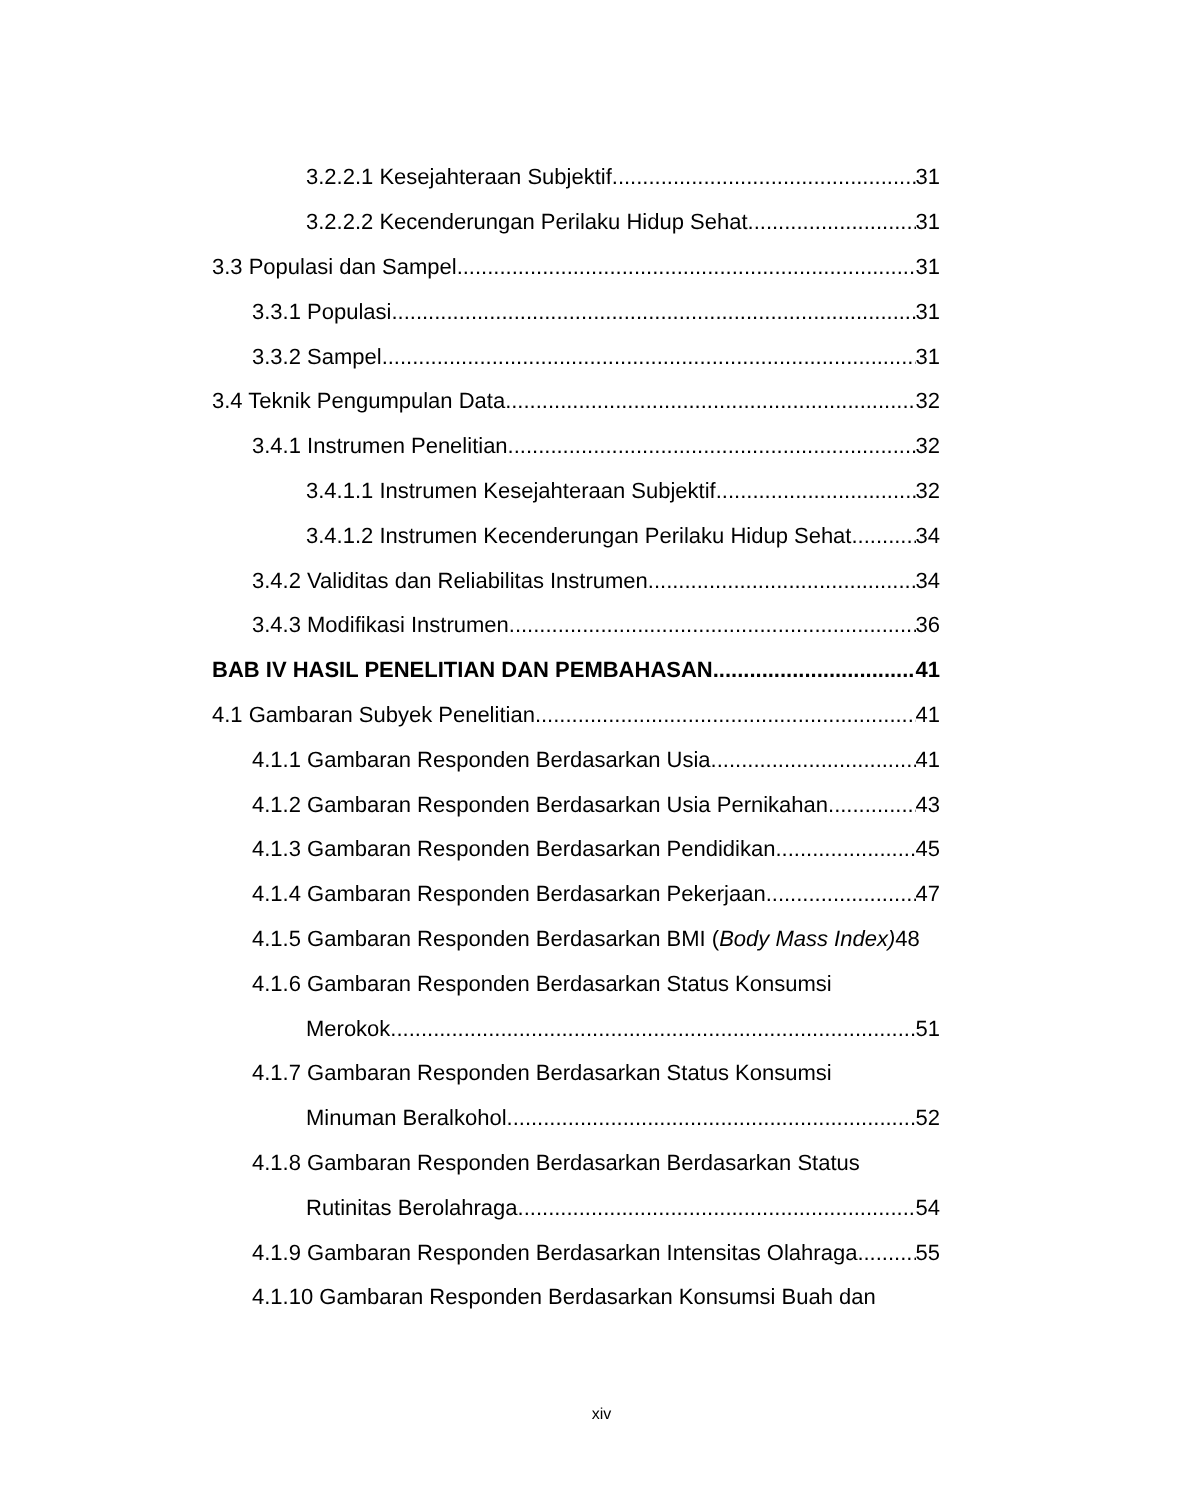3.2.2.1 Kesejahteraan Subjektif 31
3.2.2.2 Kecenderungan Perilaku Hidup Sehat 31
3.3 Populasi dan Sampel 31
3.3.1 Populasi 31
3.3.2 Sampel 31
3.4 Teknik Pengumpulan Data 32
3.4.1 Instrumen Penelitian 32
3.4.1.1 Instrumen Kesejahteraan Subjektif 32
3.4.1.2 Instrumen Kecenderungan Perilaku Hidup Sehat 34
3.4.2 Validitas dan Reliabilitas Instrumen 34
3.4.3 Modifikasi Instrumen 36
BAB IV HASIL PENELITIAN DAN PEMBAHASAN 41
4.1 Gambaran Subyek Penelitian 41
4.1.1 Gambaran Responden Berdasarkan Usia 41
4.1.2 Gambaran Responden Berdasarkan Usia Pernikahan 43
4.1.3 Gambaran Responden Berdasarkan Pendidikan 45
4.1.4 Gambaran Responden Berdasarkan Pekerjaan 47
4.1.5 Gambaran Responden Berdasarkan BMI (Body Mass Index) 48
4.1.6 Gambaran Responden Berdasarkan Status Konsumsi
Merokok 51
4.1.7 Gambaran Responden Berdasarkan Status Konsumsi
Minuman Beralkohol 52
4.1.8 Gambaran Responden Berdasarkan Berdasarkan Status
Rutinitas Berolahraga 54
4.1.9 Gambaran Responden Berdasarkan Intensitas Olahraga 55
4.1.10 Gambaran Responden Berdasarkan Konsumsi Buah dan
xiv